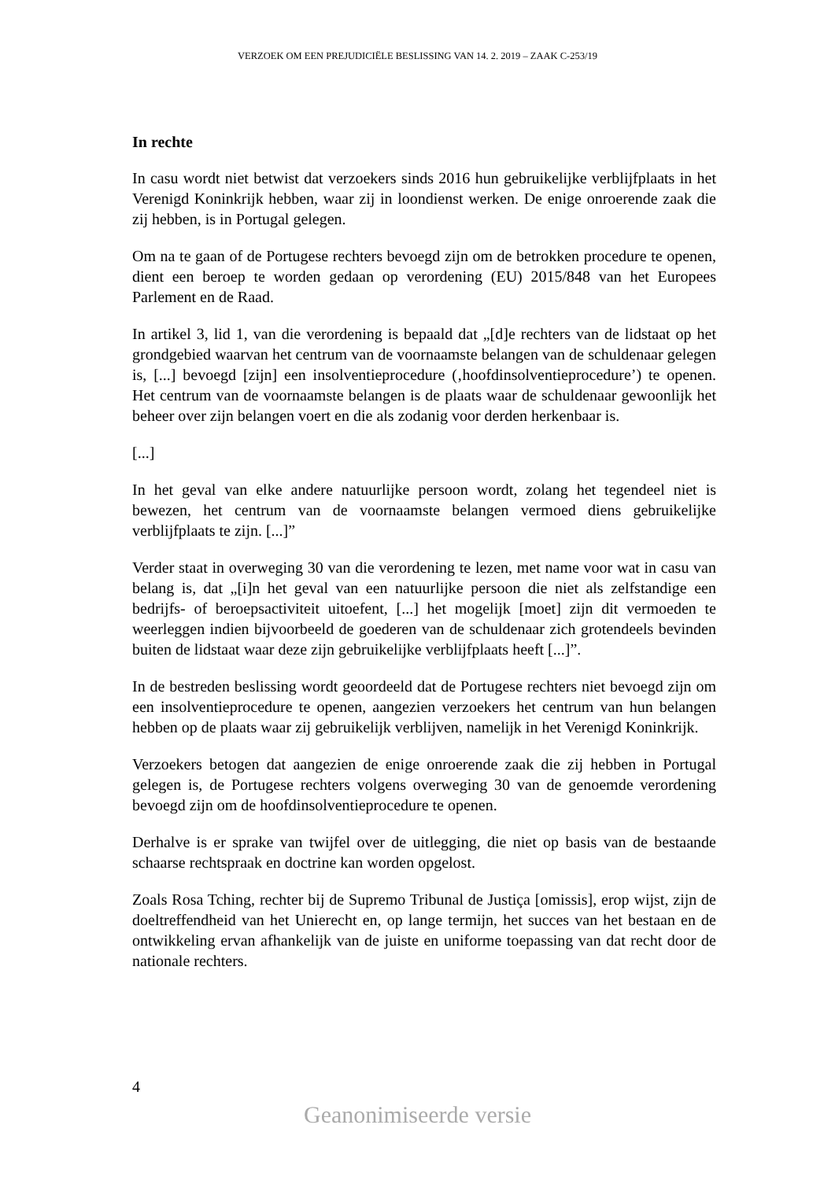VERZOEK OM EEN PREJUDICIËLE BESLISSING VAN 14. 2. 2019 – ZAAK C-253/19
In rechte
In casu wordt niet betwist dat verzoekers sinds 2016 hun gebruikelijke verblijfplaats in het Verenigd Koninkrijk hebben, waar zij in loondienst werken. De enige onroerende zaak die zij hebben, is in Portugal gelegen.
Om na te gaan of de Portugese rechters bevoegd zijn om de betrokken procedure te openen, dient een beroep te worden gedaan op verordening (EU) 2015/848 van het Europees Parlement en de Raad.
In artikel 3, lid 1, van die verordening is bepaald dat „[d]e rechters van de lidstaat op het grondgebied waarvan het centrum van de voornaamste belangen van de schuldenaar gelegen is, [...] bevoegd [zijn] een insolventieprocedure (‚hoofdinsolventieprocedure’) te openen. Het centrum van de voornaamste belangen is de plaats waar de schuldenaar gewoonlijk het beheer over zijn belangen voert en die als zodanig voor derden herkenbaar is.
[...]
In het geval van elke andere natuurlijke persoon wordt, zolang het tegendeel niet is bewezen, het centrum van de voornaamste belangen vermoed diens gebruikelijke verblijfplaats te zijn. [...]”
Verder staat in overweging 30 van die verordening te lezen, met name voor wat in casu van belang is, dat „[i]n het geval van een natuurlijke persoon die niet als zelfstandige een bedrijfs- of beroepsactiviteit uitoefent, [...] het mogelijk [moet] zijn dit vermoeden te weerleggen indien bijvoorbeeld de goederen van de schuldenaar zich grotendeels bevinden buiten de lidstaat waar deze zijn gebruikelijke verblijfplaats heeft [...]”.
In de bestreden beslissing wordt geoordeeld dat de Portugese rechters niet bevoegd zijn om een insolventieprocedure te openen, aangezien verzoekers het centrum van hun belangen hebben op de plaats waar zij gebruikelijk verblijven, namelijk in het Verenigd Koninkrijk.
Verzoekers betogen dat aangezien de enige onroerende zaak die zij hebben in Portugal gelegen is, de Portugese rechters volgens overweging 30 van de genoemde verordening bevoegd zijn om de hoofdinsolventieprocedure te openen.
Derhalve is er sprake van twijfel over de uitlegging, die niet op basis van de bestaande schaarse rechtspraak en doctrine kan worden opgelost.
Zoals Rosa Tching, rechter bij de Supremo Tribunal de Justiça [omissis], erop wijst, zijn de doeltreffendheid van het Unierecht en, op lange termijn, het succes van het bestaan en de ontwikkeling ervan afhankelijk van de juiste en uniforme toepassing van dat recht door de nationale rechters.
4
Geanonimiseerde versie